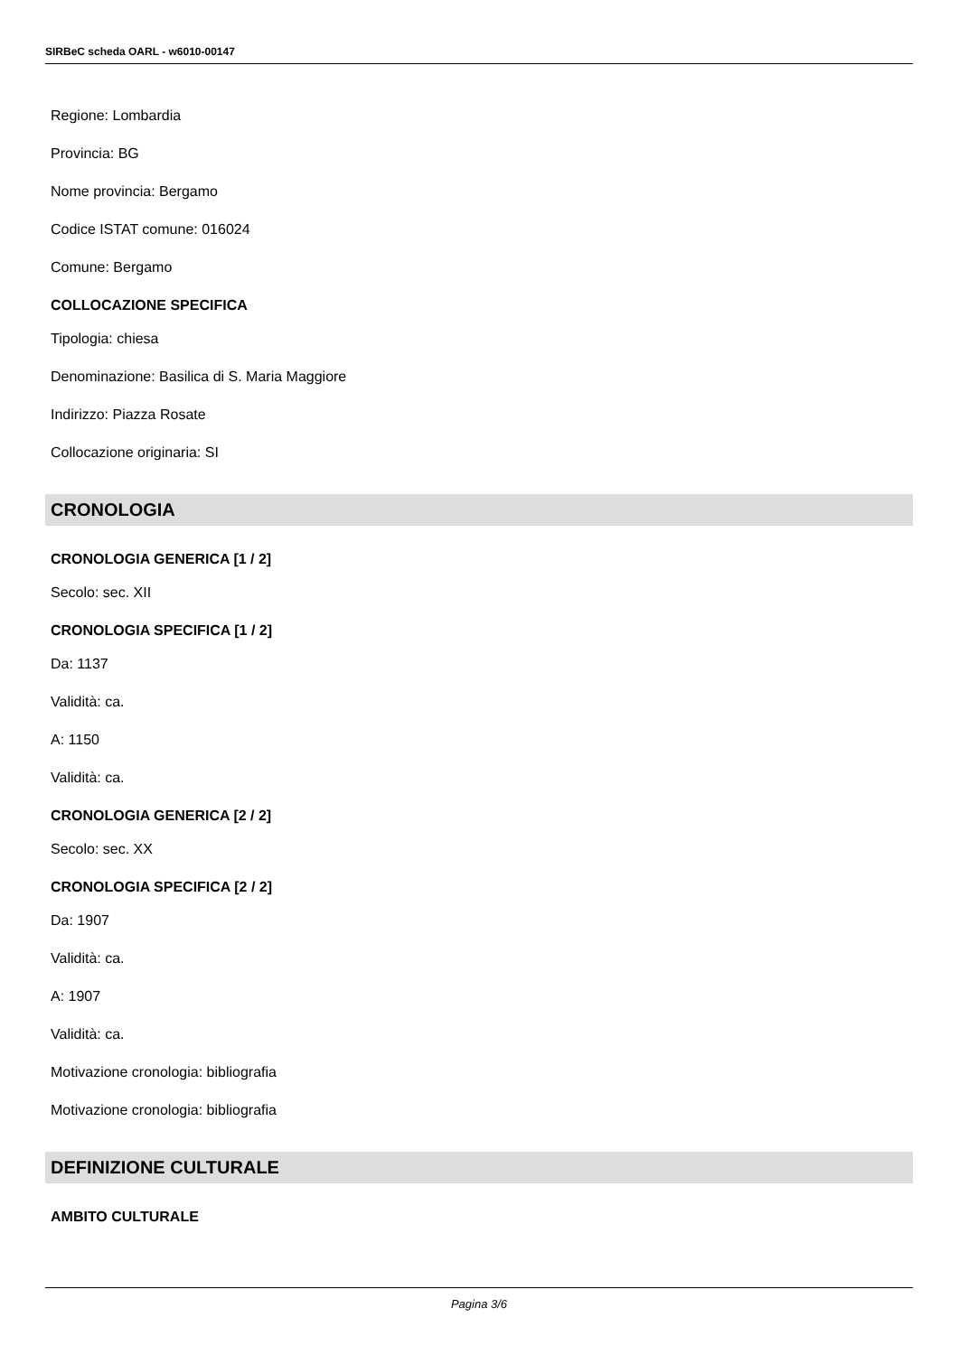SIRBeC scheda OARL - w6010-00147
Regione: Lombardia
Provincia: BG
Nome provincia: Bergamo
Codice ISTAT comune: 016024
Comune: Bergamo
COLLOCAZIONE SPECIFICA
Tipologia: chiesa
Denominazione: Basilica di S. Maria Maggiore
Indirizzo: Piazza Rosate
Collocazione originaria: SI
CRONOLOGIA
CRONOLOGIA GENERICA [1 / 2]
Secolo: sec. XII
CRONOLOGIA SPECIFICA [1 / 2]
Da: 1137
Validità: ca.
A: 1150
Validità: ca.
CRONOLOGIA GENERICA [2 / 2]
Secolo: sec. XX
CRONOLOGIA SPECIFICA [2 / 2]
Da: 1907
Validità: ca.
A: 1907
Validità: ca.
Motivazione cronologia: bibliografia
Motivazione cronologia: bibliografia
DEFINIZIONE CULTURALE
AMBITO CULTURALE
Pagina 3/6